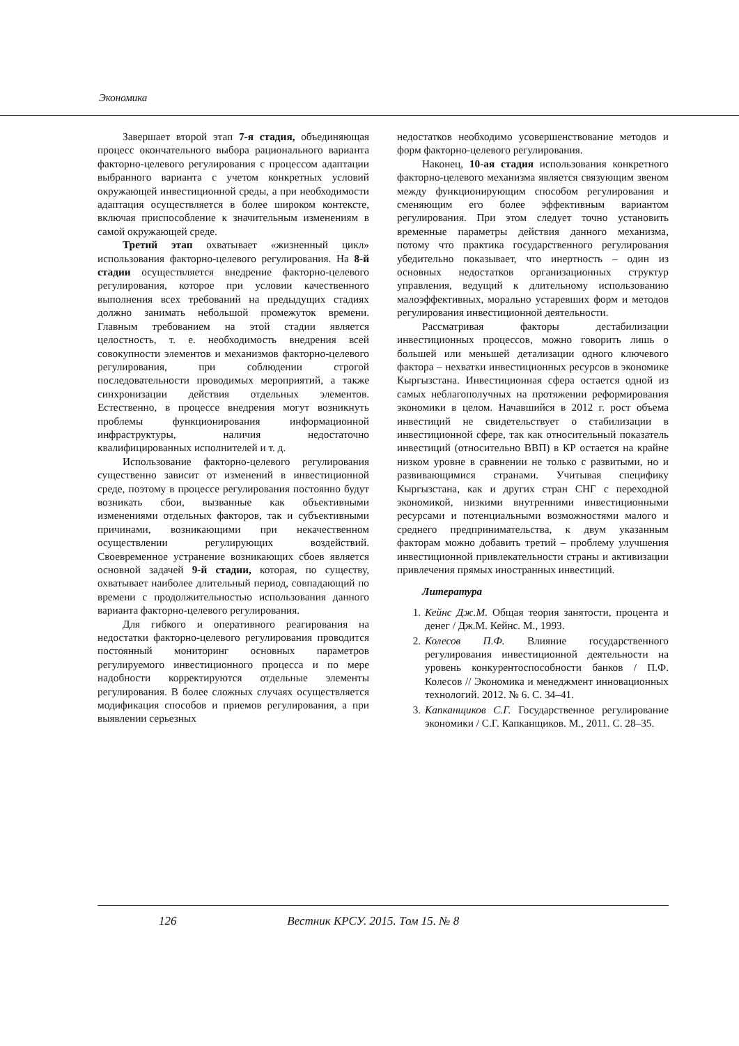Экономика
Завершает второй этап 7-я стадия, объединяющая процесс окончательного выбора рационального варианта факторно-целевого регулирования с процессом адаптации выбранного варианта с учетом конкретных условий окружающей инвестиционной среды, а при необходимости адаптация осуществляется в более широком контексте, включая приспособление к значительным изменениям в самой окружающей среде.
Третий этап охватывает «жизненный цикл» использования факторно-целевого регулирования. На 8-й стадии осуществляется внедрение факторно-целевого регулирования, которое при условии качественного выполнения всех требований на предыдущих стадиях должно занимать небольшой промежуток времени. Главным требованием на этой стадии является целостность, т. е. необходимость внедрения всей совокупности элементов и механизмов факторно-целевого регулирования, при соблюдении строгой последовательности проводимых мероприятий, а также синхронизации действия отдельных элементов. Естественно, в процессе внедрения могут возникнуть проблемы функционирования информационной инфраструктуры, наличия недостаточно квалифицированных исполнителей и т. д.
Использование факторно-целевого регулирования существенно зависит от изменений в инвестиционной среде, поэтому в процессе регулирования постоянно будут возникать сбои, вызванные как объективными изменениями отдельных факторов, так и субъективными причинами, возникающими при некачественном осуществлении регулирующих воздействий. Своевременное устранение возникающих сбоев является основной задачей 9-й стадии, которая, по существу, охватывает наиболее длительный период, совпадающий по времени с продолжительностью использования данного варианта факторно-целевого регулирования.
Для гибкого и оперативного реагирования на недостатки факторно-целевого регулирования проводится постоянный мониторинг основных параметров регулируемого инвестиционного процесса и по мере надобности корректируются отдельные элементы регулирования. В более сложных случаях осуществляется модификация способов и приемов регулирования, а при выявлении серьезных
недостатков необходимо усовершенствование методов и форм факторно-целевого регулирования.
Наконец, 10-ая стадия использования конкретного факторно-целевого механизма является связующим звеном между функционирующим способом регулирования и сменяющим его более эффективным вариантом регулирования. При этом следует точно установить временные параметры действия данного механизма, потому что практика государственного регулирования убедительно показывает, что инертность – один из основных недостатков организационных структур управления, ведущий к длительному использованию малоэффективных, морально устаревших форм и методов регулирования инвестиционной деятельности.
Рассматривая факторы дестабилизации инвестиционных процессов, можно говорить лишь о большей или меньшей детализации одного ключевого фактора – нехватки инвестиционных ресурсов в экономике Кыргызстана. Инвестиционная сфера остается одной из самых неблагополучных на протяжении реформирования экономики в целом. Начавшийся в 2012 г. рост объема инвестиций не свидетельствует о стабилизации в инвестиционной сфере, так как относительный показатель инвестиций (относительно ВВП) в КР остается на крайне низком уровне в сравнении не только с развитыми, но и развивающимися странами. Учитывая специфику Кыргызстана, как и других стран СНГ с переходной экономикой, низкими внутренними инвестиционными ресурсами и потенциальными возможностями малого и среднего предпринимательства, к двум указанным факторам можно добавить третий – проблему улучшения инвестиционной привлекательности страны и активизации привлечения прямых иностранных инвестиций.
Литература
1. Кейнс Дж.М. Общая теория занятости, процента и денег / Дж.М. Кейнс. М., 1993.
2. Колесов П.Ф. Влияние государственного регулирования инвестиционной деятельности на уровень конкурентоспособности банков / П.Ф. Колесов // Экономика и менеджмент инновационных технологий. 2012. № 6. С. 34–41.
3. Капканщиков С.Г. Государственное регулирование экономики / С.Г. Капканщиков. М., 2011. С. 28–35.
126 Вестник КРСУ. 2015. Том 15. № 8